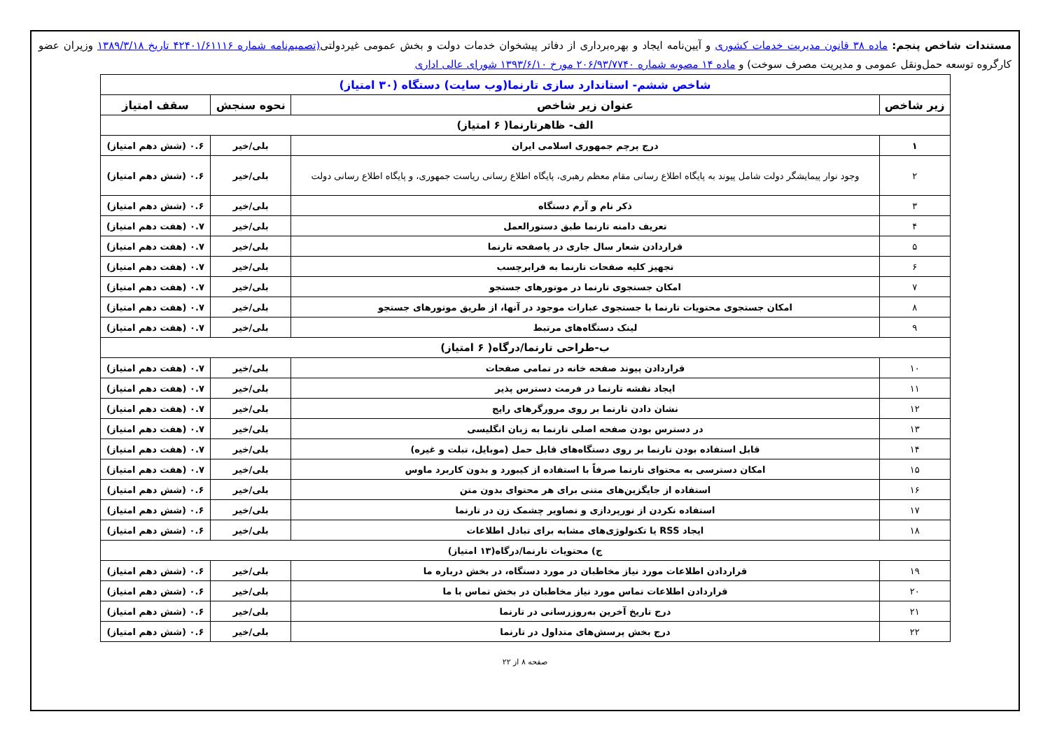مستندات شاخص پنجم: ماده ۳۸ قانون مدیریت خدمات کشوری و آیین‌نامه ایجاد و بهره‌برداری از دفاتر پیشخوان خدمات دولت و بخش عمومی غیردولتی(تصمیم‌نامه شماره ۴۲۴۰۱/۶۱۱۱۶ تاریخ ۱۳۸۹/۳/۱۸ وزیران عضو کارگروه توسعه حمل‌ونقل عمومی و مدیریت مصرف سوخت) و ماده ۱۴ مصوبه شماره ۲۰۶/۹۳/۷۷۴۰ مورخ ۱۳۹۳/۶/۱۰ شورای عالی اداری
| شاخص ششم- استاندارد سازی تارنما(وب سایت) دستگاه (۳۰ امتیاز) | | | |
| زیر شاخص | عنوان زیر شاخص | نحوه سنجش | سقف امتیاز |
| الف- ظاهرتارنما( ۶ امتیاز) | | | |
| ۱ | درج پرچم جمهوری اسلامی ایران | بلی/خیر | ۰.۶ (شش دهم امتیاز) |
| ۲ | وجود نوار پیمایشگر دولت شامل پیوند به پایگاه اطلاع رسانی مقام معظم رهبری، پایگاه اطلاع رسانی ریاست جمهوری، و پایگاه اطلاع رسانی دولت | بلی/خیر | ۰.۶ (شش دهم امتیاز) |
| ۳ | ذکر نام و آرم دستگاه | بلی/خیر | ۰.۶ (شش دهم امتیاز) |
| ۴ | تعریف دامنه تارنما طبق دستورالعمل | بلی/خیر | ۰.۷ (هفت دهم امتیاز) |
| ۵ | قراردادن شعار سال جاری در پاصفحه تارنما | بلی/خیر | ۰.۷ (هفت دهم امتیاز) |
| ۶ | تجهیز کلیه صفحات تارنما به فرابرچسب | بلی/خیر | ۰.۷ (هفت دهم امتیاز) |
| ۷ | امکان جستجوی تارنما در موتورهای جستجو | بلی/خیر | ۰.۷ (هفت دهم امتیاز) |
| ۸ | امکان جستجوی محتویات تارنما با جستجوی عبارات موجود در آنها، از طریق موتورهای جستجو | بلی/خیر | ۰.۷ (هفت دهم امتیاز) |
| ۹ | لینک دستگاه‌های مرتبط | بلی/خیر | ۰.۷ (هفت دهم امتیاز) |
| ب-طراحی تارنما/درگاه( ۶ امتیاز) | | | |
| ۱۰ | قراردادن پیوند صفحه خانه در تمامی صفحات | بلی/خیر | ۰.۷ (هفت دهم امتیاز) |
| ۱۱ | ایجاد نقشه تارنما در فرمت دسترس پذیر | بلی/خیر | ۰.۷ (هفت دهم امتیاز) |
| ۱۲ | نشان دادن تارنما بر روی مرورگرهای رایج | بلی/خیر | ۰.۷ (هفت دهم امتیاز) |
| ۱۳ | در دسترس بودن صفحه اصلی تارنما به زبان انگلیسی | بلی/خیر | ۰.۷ (هفت دهم امتیاز) |
| ۱۴ | قابل استفاده بودن تارنما بر روی دستگاه‌های قابل حمل (موبایل، تبلت و غیره) | بلی/خیر | ۰.۷ (هفت دهم امتیاز) |
| ۱۵ | امکان دسترسی به محتوای تارنما صرفاً با استفاده از کیبورد و بدون کاربرد ماوس | بلی/خیر | ۰.۷ (هفت دهم امتیاز) |
| ۱۶ | استفاده از جایگزین‌های متنی برای هر محتوای بدون متن | بلی/خیر | ۰.۶ (شش دهم امتیاز) |
| ۱۷ | استفاده نکردن از نورپردازی و تصاویر چشمک زن در تارنما | بلی/خیر | ۰.۶ (شش دهم امتیاز) |
| ۱۸ | ایجاد RSS یا تکنولوژی‌های مشابه برای تبادل اطلاعات | بلی/خیر | ۰.۶ (شش دهم امتیاز) |
| ج) محتویات تارنما/درگاه(۱۳ امتیاز) | | | |
| ۱۹ | قراردادن اطلاعات مورد نیاز مخاطبان در مورد دستگاه، در بخش درباره ما | بلی/خیر | ۰.۶ (شش دهم امتیاز) |
| ۲۰ | قراردادن اطلاعات تماس مورد نیاز مخاطبان در بخش تماس با ما | بلی/خیر | ۰.۶ (شش دهم امتیاز) |
| ۲۱ | درج تاریخ آخرین به‌روزرسانی در تارنما | بلی/خیر | ۰.۶ (شش دهم امتیاز) |
| ۲۲ | درج بخش پرسش‌های متداول در تارنما | بلی/خیر | ۰.۶ (شش دهم امتیاز) |
صفحه ۸ از ۲۲